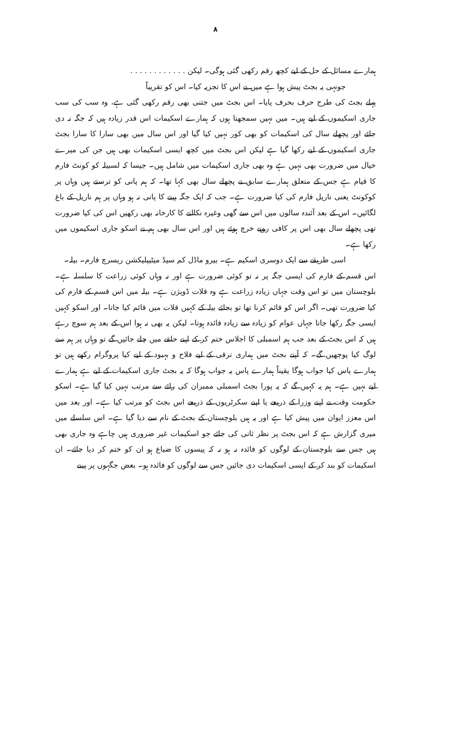۸
ہمارے مسائل کے حل کے لیے کچھ رقم رکھی گئی ہوگی۔ لیکن . . . . . . . . . . . .
جونہی یہ بجٹ پیش ہوا ہے میں نے اس کا تجزیہ کیا۔ اس کو تقریباً
پہلے بجٹ کی طرح حرف بحرف پایا۔ اس بجٹ میں جتنی بھی رقم رکھی گئی ہے، وہ سب کی سب جاری اسکیموں کے لیے ہیں۔ میں نہیں سمجھتا ہوں کہ ہمارے اسکیمات اس قدر زیادہ ہیں کہ جگہ نہ دی جائے اور پچھلے سال کی اسکیمات کو بھی کور نہیں کیا گیا اور اس سال میں بھی سارا کا سارا بجٹ جاری اسکیموں کے لیے رکھا گیا ہے لیکن اس بجٹ میں کچھ ایسی اسکیمات بھی ہیں جن کی میرے خیال میں ضرورت بھی نہیں ہے وہ بھی جاری اسکیمات میں شامل ہیں۔ جیسا کہ لسبیلہ کو کونٹ فارم کا قیام ہے جس کے متعلق ہمارے سابق نے پچھلے سال بھی کہا تھا۔ کہ ہم پانی کو ترستے ہیں وہاں پر کوکونٹ یعنی ناریل فارم کی کیا ضرورت ہے۔ جب کہ ایک جگہ پینے کا پانی نہ ہو وہاں پر ہم ناریل کے باغ لگائیں۔ اس کے بعد آئندہ سالوں میں اس سے گھی وغیرہ نکالنے کا کارخانہ بھی رکھیں اس کی کیا ضرورت تھی پچھلے سال بھی اس پر کافی روپے خرچ ہوئے ہیں اور اس سال بھی ہم نے اسکو جاری اسکیموں میں رکھا ہے۔
اسی طریقے سے ایک دوسری اسکیم ہے۔ بیرو ماڈل کم سیڈ میٹیپلیکشن ریسرچ فارم۔ بیلہ۔
اس قسم کے فارم کی ایسی جگہ پر نہ تو کوئی ضرورت ہے اور نہ وہاں کوئی زراعت کا سلسلہ ہے۔ بلوچستان میں تو اس وقت جہاں زیادہ زراعت ہے وہ قلات ڈویژن ہے۔ بیلہ میں اس قسم کے فارم کی کیا ضرورت تھی۔ اگر اس کو قائم کرنا تھا تو بجائے بیلہ کے کہیں قلات میں قائم کیا جاتا۔ اور اسکو کہیں ایسی جگہ رکھا جاتا جہاں عوام کو زیادہ سے زیادہ فائدہ ہوتا۔ لیکن یہ بھی نہ ہوا اس کے بعد ہم سوچ رہے ہیں کہ اس بجٹ کے بعد جب ہم اسمبلی کا اجلاس ختم کر کے اپنے حلقے میں چلے جائیں گے تو وہاں پر ہم سے لوگ کیا پوچھیں گے۔ کہ آپنے بجٹ میں ہماری ترقی کے لیے فلاح و بہبود کے لیے کیا پروگرام رکھے ہیں تو ہمارے پاس کیا جواب ہوگا یقیناً ہمارے پاس یہ جواب ہوگا کہ یہ بجٹ جاری اسکیمات کے لیے ہے ہمارے لیے نہیں ہے۔ ہم یہ کہیں گے کہ یہ پورا بجٹ اسمبلی ممبران کی رائے سے مرتب نہیں کیا گیا ہے۔ اسکو حکومت وقت نے اپنے وزرا کے ذریعے یا اپنے سکرٹریوں کے ذریعے اس بجٹ کو مرتب کیا ہے۔ اور بعد میں اس معزز ایوان میں پیش کیا ہے اور یہ ہیں بلوچستان کے بجٹ کے نام سے دیا گیا ہے۔ اس سلسلے میں میری گزارش ہے کہ اس بجٹ پر نظر ثانی کی جائے جو اسکیمات غیر ضروری ہیں چاہے وہ جاری بھی ہیں جس سے بلوچستان کے لوگوں کو فائدہ نہ ہو نہ کہ پیسوں کا ضیاع ہو ان کو ختم کر دیا جائے۔ ان اسکیمات کو بند کر کے ایسی اسکیمات دی جائیں جس سے لوگوں کو فائدہ ہو۔ بعض جگہوں پر پینے